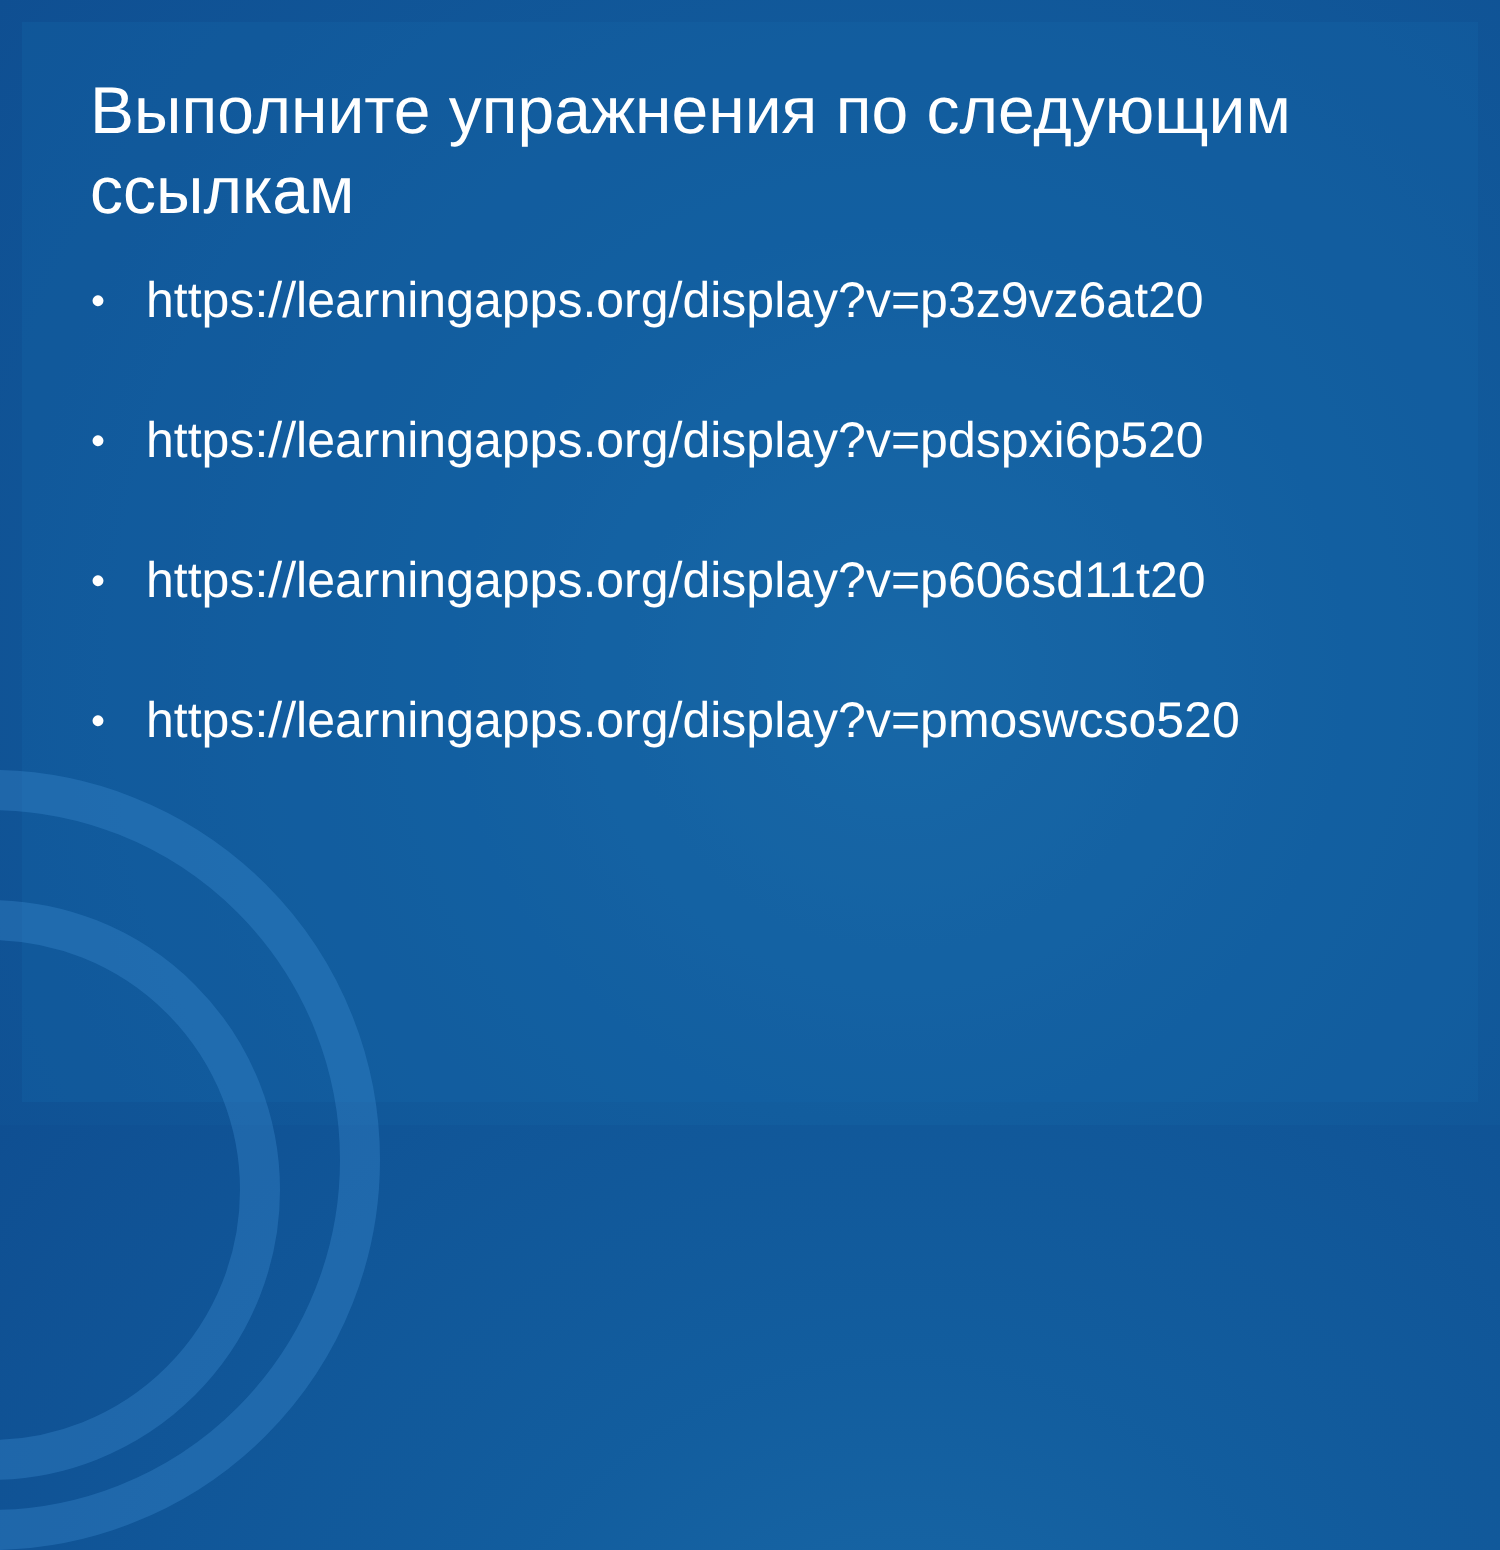Выполните упражнения по следующим ссылкам
• https://learningapps.org/display?v=p3z9vz6at20
• https://learningapps.org/display?v=pdspxi6p520
• https://learningapps.org/display?v=p606sd11t20
• https://learningapps.org/display?v=pmoswcso520